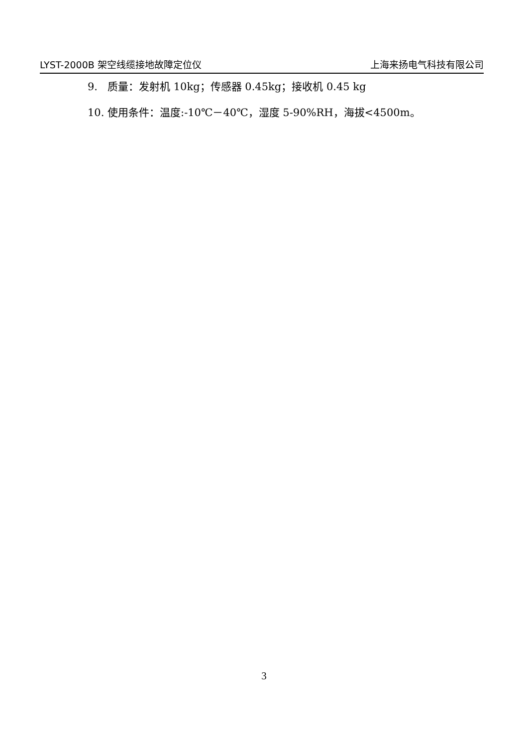LYST-2000B 架空线缆接地故障定位仪 上海来扬电气科技有限公司
9. 质量：发射机 10kg；传感器 0.45kg；接收机 0.45 kg
10. 使用条件：温度:-10℃－40℃，湿度 5-90%RH，海拔<4500m。
3